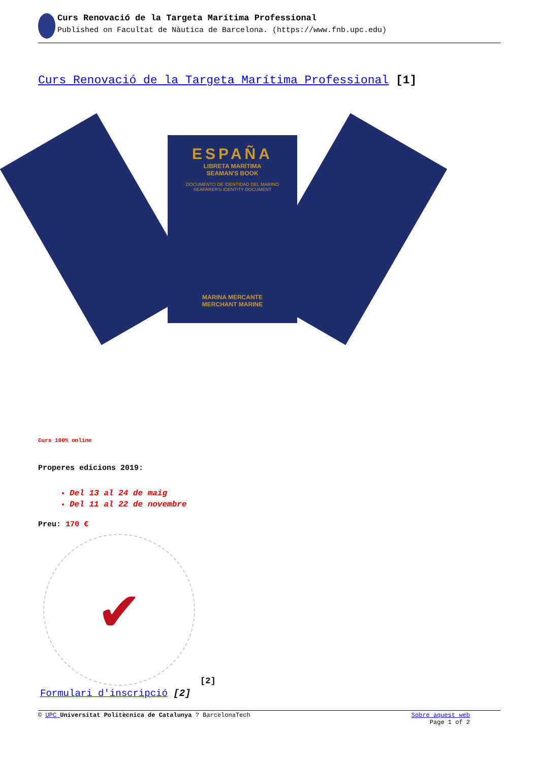Curs Renovació de la Targeta Marítima Professional
Published on Facultat de Nàutica de Barcelona. (https://www.fnb.upc.edu)
Curs Renovació de la Targeta Marítima Professional [1]
ESPAÑA
LIBRETA MARÍTIMA
SEAMAN'S BOOK
DOCUMENTO DE IDENTIDAD DEL MARINO
SEAFARER'S IDENTITY DOCUMENT
MARINA MERCANTE
MERCHANT MARINE
Curs 100% online
Properes edicions 2019:
Del 13 al 24 de maig
Del 11 al 22 de novembre
Preu: 170 €
✔
[2]
Formulari d'inscripció [2]
© UPC Universitat Politècnica de Catalunya ? BarcelonaTech
Sobre aquest web
Page 1 of 2